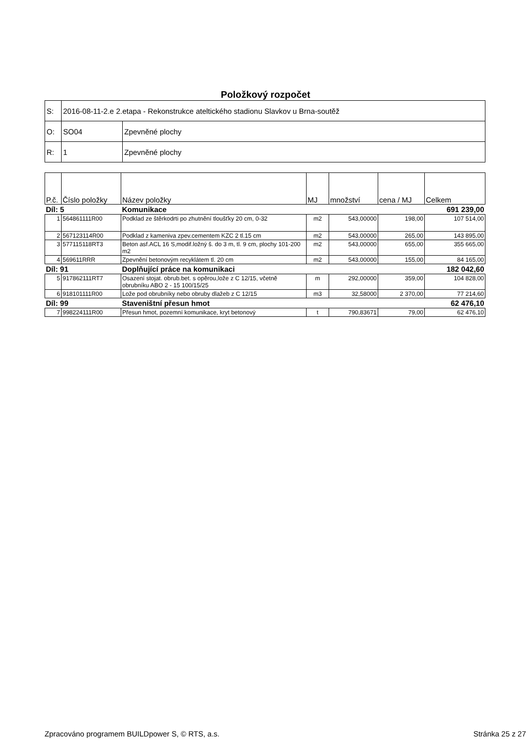Položkový rozpočet
| S: | 2016-08-11-2.e 2.etapa - Rekonstrukce ateltického stadionu Slavkov u Brna-soutěž | |
| O: | SO04 | Zpevněné plochy |
| R: | 1 | Zpevněné plochy |
| P.č. | Číslo položky | Název položky | MJ | množství | cena / MJ | Celkem |
| --- | --- | --- | --- | --- | --- | --- |
| Díl: 5 | | Komunikace | | | | 691 239,00 |
| 1 | 564861111R00 | Podklad ze štěrkodrti po zhutnění tloušťky 20 cm, 0-32 | m2 | 543,00000 | 198,00 | 107 514,00 |
| 2 | 567123114R00 | Podklad z kameniva zpev.cementem KZC 2 tl.15 cm | m2 | 543,00000 | 265,00 | 143 895,00 |
| 3 | 577115118RT3 | Beton asf.ACL 16 S,modif.ložný š. do 3 m, tl. 9 cm, plochy 101-200 m2 | m2 | 543,00000 | 655,00 | 355 665,00 |
| 4 | 569611RRR | Zpevnění betonovým recyklátem tl. 20 cm | m2 | 543,00000 | 155,00 | 84 165,00 |
| Díl: 91 | | Doplňující práce na komunikaci | | | | 182 042,60 |
| 5 | 917862111RT7 | Osazení stojat. obrub.bet. s opěrou,lože z C 12/15, včetně obrubníku ABO 2 - 15 100/15/25 | m | 292,00000 | 359,00 | 104 828,00 |
| 6 | 918101111R00 | Lože pod obrubníky nebo obruby dlažeb z C 12/15 | m3 | 32,58000 | 2 370,00 | 77 214,60 |
| Díl: 99 | | Staveništní přesun hmot | | | | 62 476,10 |
| 7 | 998224111R00 | Přesun hmot, pozemní komunikace, kryt betonový | t | 790,83671 | 79,00 | 62 476,10 |
Zpracováno programem BUILDpower S, © RTS, a.s. Stránka 25 z 27